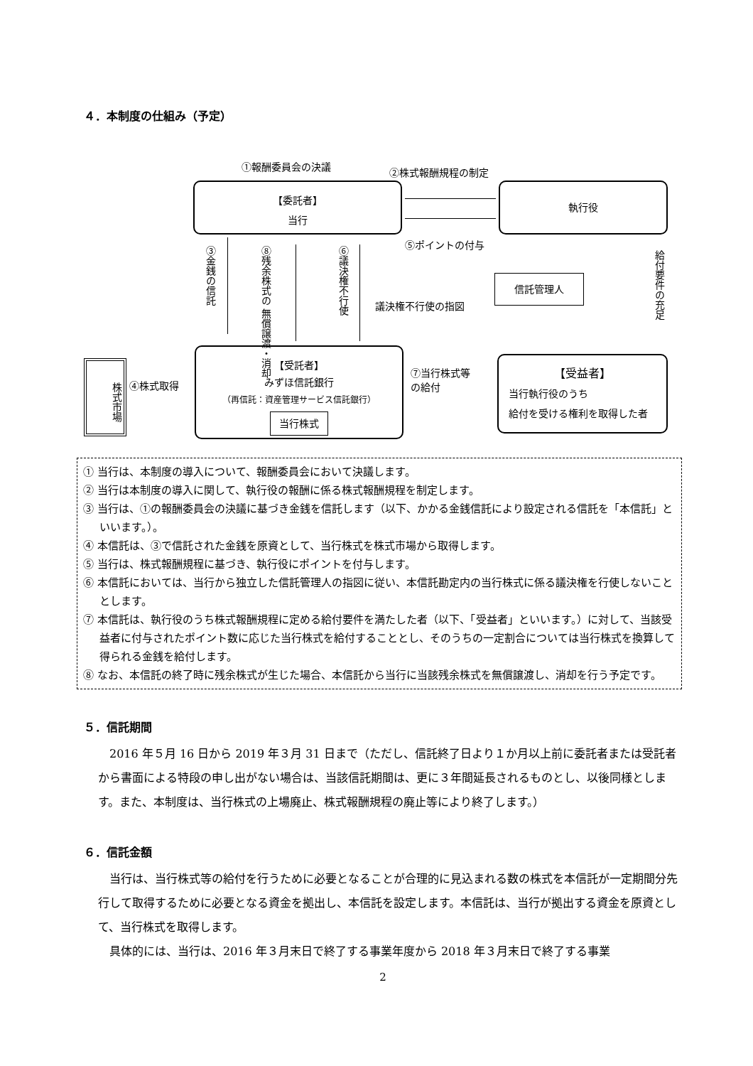４．本制度の仕組み（予定）
①報酬委員会の決議 ②株式報酬規程の制定
【委託者】
当行
執行役
⑤ポイントの付与
③金銭の信託
⑧残余株式の 無償譲渡・消却
⑥議決権不行使
信託管理人
議決権不行使の指図
給付要件の充足
株式市場
④株式取得
【受託者】
みずほ信託銀行
（再信託：資産管理サービス信託銀行）
当行株式
⑦当行株式等
の給付
【受益者】
当行執行役のうち
給付を受ける権利を取得した者
① 当行は、本制度の導入について、報酬委員会において決議します。
② 当行は本制度の導入に関して、執行役の報酬に係る株式報酬規程を制定します。
③ 当行は、①の報酬委員会の決議に基づき金銭を信託します（以下、かかる金銭信託により設定される信託を「本信託」といいます。）。
④ 本信託は、③で信託された金銭を原資として、当行株式を株式市場から取得します。
⑤ 当行は、株式報酬規程に基づき、執行役にポイントを付与します。
⑥ 本信託においては、当行から独立した信託管理人の指図に従い、本信託勘定内の当行株式に係る議決権を行使しないこととします。
⑦ 本信託は、執行役のうち株式報酬規程に定める給付要件を満たした者（以下、「受益者」といいます。）に対して、当該受益者に付与されたポイント数に応じた当行株式を給付することとし、そのうちの一定割合については当行株式を換算して得られる金銭を給付します。
⑧ なお、本信託の終了時に残余株式が生じた場合、本信託から当行に当該残余株式を無償譲渡し、消却を行う予定です。
５．信託期間
2016 年５月 16 日から 2019 年３月 31 日まで（ただし、信託終了日より１か月以上前に委託者または受託者から書面による特段の申し出がない場合は、当該信託期間は、更に３年間延長されるものとし、以後同様とします。また、本制度は、当行株式の上場廃止、株式報酬規程の廃止等により終了します。）
６．信託金額
当行は、当行株式等の給付を行うために必要となることが合理的に見込まれる数の株式を本信託が一定期間分先行して取得するために必要となる資金を拠出し、本信託を設定します。本信託は、当行が拠出する資金を原資として、当行株式を取得します。
具体的には、当行は、2016 年３月末日で終了する事業年度から 2018 年３月末日で終了する事業
2